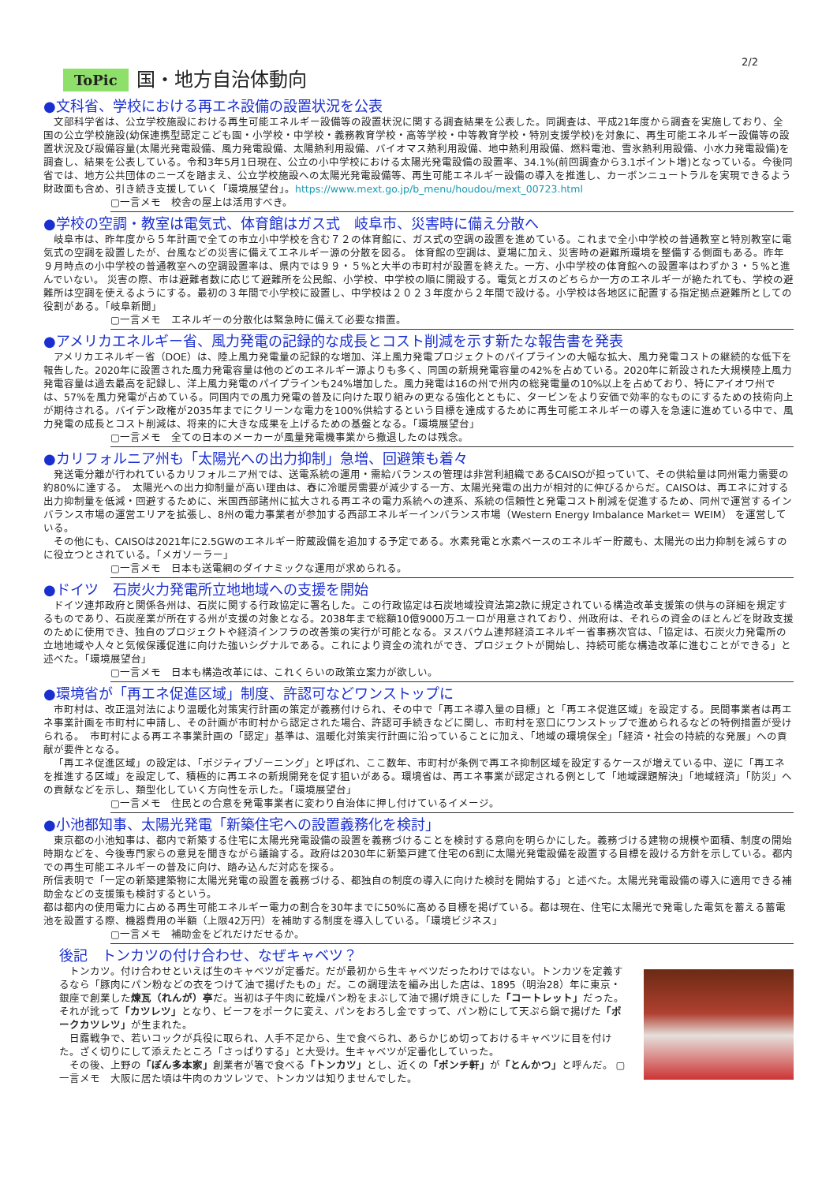2/2
ToPic 国・地方自治体動向
●文科省、学校における再エネ設備の設置状況を公表
文部科学省は、公立学校施設における再生可能エネルギー設備等の設置状況に関する調査結果を公表した。同調査は、平成21年度から調査を実施しており、全国の公立学校施設(幼保連携型認定こども園・小学校・中学校・義務教育学校・高等学校・中等教育学校・特別支援学校)を対象に、再生可能エネルギー設備等の設置状況及び設備容量(太陽光発電設備、風力発電設備、太陽熱利用設備、バイオマス熱利用設備、地中熱利用設備、燃料電池、雪氷熱利用設備、小水力発電設備)を調査し、結果を公表している。令和3年5月1日現在、公立の小中学校における太陽光発電設備の設置率、34.1%(前回調査から3.1ポイント増)となっている。今後同省では、地方公共団体のニーズを踏まえ、公立学校施設への太陽光発電設備等、再生可能エネルギー設備の導入を推進し、カーボンニュートラルを実現できるよう財政面も含め、引き続き支援していく「環境展望台」。https://www.mext.go.jp/b_menu/houdou/mext_00723.html
▢一言メモ　校舎の屋上は活用すべき。
●学校の空調・教室は電気式、体育館はガス式　岐阜市、災害時に備え分散へ
岐阜市は、昨年度から５年計画で全ての市立小中学校を含む７２の体育館に、ガス式の空調の設置を進めている。これまで全小中学校の普通教室と特別教室に電気式の空調を設置したが、台風などの災害に備えてエネルギー源の分散を図る。 体育館の空調は、夏場に加え、災害時の避難所環境を整備する側面もある。昨年９月時点の小中学校の普通教室への空調設置率は、県内では９９・５%と大半の市町村が設置を終えた。一方、小中学校の体育館への設置率はわずか３・５%と進んでいない。 災害の際、市は避難者数に応じて避難所を公民館、小学校、中学校の順に開設する。電気とガスのどちらか一方のエネルギーが絶たれても、学校の避難所は空調を使えるようにする。最初の３年間で小学校に設置し、中学校は２０２３年度から２年間で設ける。小学校は各地区に配置する指定拠点避難所としての役割がある。「岐阜新聞」
▢一言メモ　エネルギーの分散化は緊急時に備えて必要な措置。
●アメリカエネルギー省、風力発電の記録的な成長とコスト削減を示す新たな報告書を発表
アメリカエネルギー省（DOE）は、陸上風力発電量の記録的な増加、洋上風力発電プロジェクトのパイプラインの大幅な拡大、風力発電コストの継続的な低下を報告した。2020年に設置された風力発電容量は他のどのエネルギー源よりも多く、同国の新規発電容量の42%を占めている。2020年に新設された大規模陸上風力発電容量は過去最高を記録し、洋上風力発電のパイプラインも24%増加した。風力発電は16の州で州内の総発電量の10%以上を占めており、特にアイオワ州では、57%を風力発電が占めている。同国内での風力発電の普及に向けた取り組みの更なる強化とともに、タービンをより安価で効率的なものにするための技術向上が期待される。バイデン政権が2035年までにクリーンな電力を100%供給するという目標を達成するために再生可能エネルギーの導入を急速に進めている中で、風力発電の成長とコスト削減は、将来的に大きな成果を上げるための基盤となる。「環境展望台」
▢一言メモ　全ての日本のメーカーが風量発電機事業から撤退したのは残念。
●カリフォルニア州も「太陽光への出力抑制」急増、回避策も着々
発送電分離が行われているカリフォルニア州では、送電系統の運用・需給バランスの管理は非営利組織であるCAISOが担っていて、その供給量は同州電力需要の約80%に達する。　太陽光への出力抑制量が高い理由は、春に冷暖房需要が減少する一方、太陽光発電の出力が相対的に伸びるからだ。CAISOは、再エネに対する出力抑制量を低減・回避するために、米国西部諸州に拡大される再エネの電力系統への連系、系統の信頼性と発電コスト削減を促進するため、同州で運営するインバランス市場の運営エリアを拡張し、8州の電力事業者が参加する西部エネルギーインバランス市場（Western Energy Imbalance Market＝ WEIM） を運営している。
その他にも、CAISOは2021年に2.5GWのエネルギー貯蔵設備を追加する予定である。水素発電と水素ベースのエネルギー貯蔵も、太陽光の出力抑制を減らすのに役立つとされている。「メガソーラー」
▢一言メモ　日本も送電網のダイナミックな運用が求められる。
●ドイツ　石炭火力発電所立地地域への支援を開始
ドイツ連邦政府と関係各州は、石炭に関する行政協定に署名した。この行政協定は石炭地域投資法第2款に規定されている構造改革支援策の供与の詳細を規定するものであり、石炭産業が所在する州が支援の対象となる。2038年まで総額10億9000万ユーロが用意されており、州政府は、それらの資金のほとんどを財政支援のために使用でき、独自のプロジェクトや経済インフラの改善策の実行が可能となる。ヌスバウム連邦経済エネルギー省事務次官は、「協定は、石炭火力発電所の立地地域や人々と気候保護促進に向けた強いシグナルである。これにより資金の流れができ、プロジェクトが開始し、持続可能な構造改革に進むことができる」と述べた。「環境展望台」
▢一言メモ　日本も構造改革には、これくらいの政策立案力が欲しい。
●環境省が「再エネ促進区域」制度、許認可などワンストップに
市町村は、改正温対法により温暖化対策実行計画の策定が義務付けられ、その中で「再エネ導入量の目標」と「再エネ促進区域」を設定する。民間事業者は再エネ事業計画を市町村に申請し、その計画が市町村から認定された場合、許認可手続きなどに関し、市町村を窓口にワンストップで進められるなどの特例措置が受けられる。　市町村による再エネ事業計画の「認定」基準は、温暖化対策実行計画に沿っていることに加え、「地域の環境保全」「経済・社会の持続的な発展」への貢献が要件となる。
「再エネ促進区域」の設定は、「ポジティブゾーニング」と呼ばれ、ここ数年、市町村が条例で再エネ抑制区域を設定するケースが増えている中、逆に「再エネを推進する区域」を設定して、積極的に再エネの新規開発を促す狙いがある。環境省は、再エネ事業が認定される例として「地域課題解決」「地域経済」「防災」への貢献などを示し、類型化していく方向性を示した。「環境展望台」
▢一言メモ　住民との合意を発電事業者に変わり自治体に押し付けているイメージ。
●小池都知事、太陽光発電「新築住宅への設置義務化を検討」
東京都の小池知事は、都内で新築する住宅に太陽光発電設備の設置を義務づけることを検討する意向を明らかにした。義務づける建物の規模や面積、制度の開始時期などを、今後専門家らの意見を聞きながら議論する。政府は2030年に新築戸建て住宅の6割に太陽光発電設備を設置する目標を設ける方針を示している。都内での再生可能エネルギーの普及に向け、踏み込んだ対応を探る。
所信表明で「一定の新築建築物に太陽光発電の設置を義務づける、都独自の制度の導入に向けた検討を開始する」と述べた。太陽光発電設備の導入に適用できる補助金などの支援策も検討するという。
都は都内の使用電力に占める再生可能エネルギー電力の割合を30年までに50%に高める目標を掲げている。都は現在、住宅に太陽光で発電した電気を蓄える蓄電池を設置する際、機器費用の半額（上限42万円）を補助する制度を導入している。「環境ビジネス」
▢一言メモ　補助金をどれだけだせるか。
後記　トンカツの付け合わせ、なぜキャベツ？
トンカツ。付け合わせといえば生のキャベツが定番だ。だが最初から生キャベツだったわけではない。トンカツを定義するなら「豚肉にパン粉などの衣をつけて油で揚げたもの」だ。この調理法を編み出した店は、1895（明治28）年に東京・銀座で創業した煉瓦（れんが）亭だ。当初は子牛肉に乾燥パン粉をまぶして油で揚げ焼きにした「コートレット」だった。それが訛って「カツレツ」となり、ビーフをポークに変え、パンをおろし金ですって、パン粉にして天ぷら鍋で揚げた「ポークカツレツ」が生まれた。
日露戦争で、若いコックが兵役に取られ、人手不足から、生で食べられ、あらかじめ切っておけるキャベツに目を付けた。ざく切りにして添えたところ「さっぱりする」と大受け。生キャベツが定番化していった。
その後、上野の「ぽん多本家」創業者が箸で食べる「トンカツ」とし、近くの「ポンチ軒」が「とんかつ」と呼んだ。 ▢一言メモ　大阪に居た頃は牛肉のカツレツで、トンカツは知りませんでした。